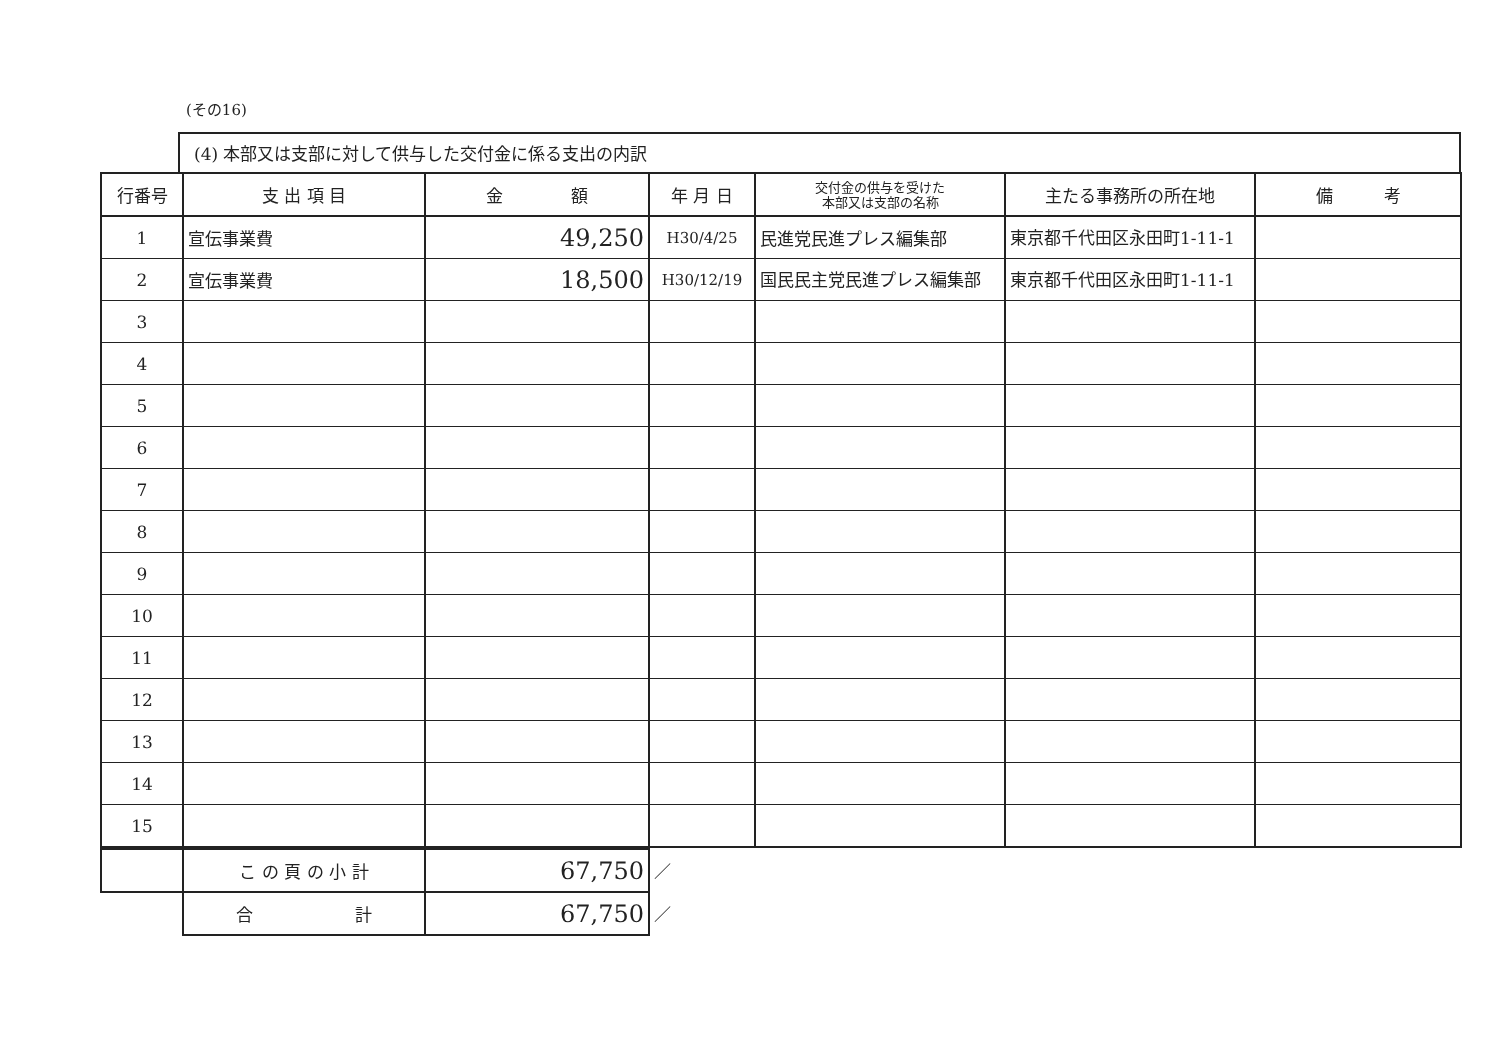(その16)
(4) 本部又は支部に対して供与した交付金に係る支出の内訳
| 行番号 | 支 出 項 目 | 金 額 | 年 月 日 | 交付金の供与を受けた 本部又は支部の名称 | 主たる事務所の所在地 | 備 考 |
| --- | --- | --- | --- | --- | --- | --- |
| 1 | 宣伝事業費 | 49,250 | H30/4/25 | 民進党民進プレス編集部 | 東京都千代田区永田町1-11-1 | |
| 2 | 宣伝事業費 | 18,500 | H30/12/19 | 国民民主党民進プレス編集部 | 東京都千代田区永田町1-11-1 | |
| 3 | | | | | | |
| 4 | | | | | | |
| 5 | | | | | | |
| 6 | | | | | | |
| 7 | | | | | | |
| 8 | | | | | | |
| 9 | | | | | | |
| 10 | | | | | | |
| 11 | | | | | | |
| 12 | | | | | | |
| 13 | | | | | | |
| 14 | | | | | | |
| 15 | | | | | | |
| | こ の 頁 の 小 計 | 67,750 | ／ |
| | 合 計 | 67,750 | ／ |